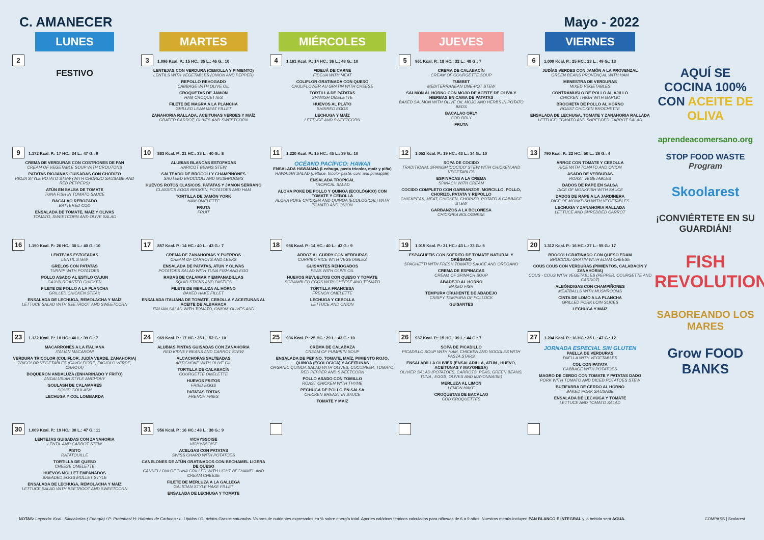C. AMANECER Mayo - 2022
| LUNES | MARTES | MIÉRCOLES | JUEVES | VIERNES |
| --- | --- | --- | --- | --- |
| 2 | 3 1.096 Kcal. P.: 15 HC.: 35 L.: 46 G.: 10 | 4 1.161 Kcal. P.: 14 HC.: 36 L.: 48 G.: 10 | 5 961 Kcal. P.: 18 HC.: 32 L.: 48 G.: 7 | 6 1.009 Kcal. P.: 25 HC.: 23 L.: 49 G.: 13 |
| FESTIVO | LENTEJAS CON VERDURA (CEBOLLA Y PIMIENTO) LENTILS WITH VEGETABLES (ONION AND PEPPER) REPOLLO REHOGADO CABBAGE WITH OLIVE OIL CROQUETAS DE JAMÓN HAM CROQUETTES FILETE DE MAGRA A LA PLANCHA GRILLED LEAN MEAT FILLET ZANAHORIA RALLADA, ACEITUNAS VERDES Y MAÍZ GRATED CARROT, OLIVES AND SWEETCORN | FIDEUÁ DE CARNE FIDEUA WITH MEAT COLIFLOR GRATINADA CON QUESO CAULIFLOWER AU GRATIN WITH CHEESE TORTILLA DE PATATAS SPANISH OMELETTE HUEVOS AL PLATO SHIRRED EGGS LECHUGA Y MAÍZ LETTUCE AND SWEETCORN | CREMA DE CALABACÍN CREAM OF COURGETTE SOUP TUMBET MEDITERRANEAN ONE-POT STEW SALMÓN AL HORNO CON MOJO DE ACEITE DE OLIVA Y HIERBAS EN CAMA DE PATATAS BAKED SALMON WITH OLIVE OIL MOJO AND HERBS IN POTATO BEDS BACALAO ORLY COD ORLY FRUTA | JUDÍAS VERDES CON JAMÓN A LA PROVENZAL GREEN BEANS PROVENÇAL WITH HAM MENESTRA DE VERDURAS MIXED VEGETABLES CONTRAMUSLO DE POLLO AL AJILLO CHICKEN THIGH WITH GARLIC BROCHETA DE POLLO AL HORNO ROAST CHICKEN BROCHETTE ENSALADA DE LECHUGA, TOMATE Y ZANAHORIA RALLADA LETTUCE, TOMATO AND SHREDDED CARROT SALAD |
| 9 1.172 Kcal. P.: 17 HC.: 34 L.: 47 G.: 9 | 10 883 Kcal. P.: 21 HC.: 33 L.: 40 G.: 8 | 11 1.220 Kcal. P.: 15 HC.: 45 L.: 39 G.: 10 | 12 1.052 Kcal. P.: 19 HC.: 43 L.: 34 G.: 10 | 13 790 Kcal. P.: 22 HC.: 50 L.: 26 G.: 4 |
| CREMA DE VERDURAS CON COSTRONES DE PAN CREAM OF VEGETABLE SOUP WITH CROUTONS PATATAS RIOJANAS GUISADAS CON CHORIZO RIOJA STYLE POTATO STEW (WITH CHORIZO SAUSAGE AND RED PEPPERS) ATÚN EN SALSA DE TOMATE TUNA FISH IN TOMATO SAUCE BACALAO REBOZADO BATTERED COD ENSALADA DE TOMATE, MAÍZ Y OLIVAS TOMATO, SWEETCORN AND OLIVE SALAD | ALUBIAS BLANCAS ESTOFADAS HARICOT BEANS STEW SALTEADO DE BRÓCOLI Y CHAMPIÑONES SAUTEED BROCCOLI AND MUSHROOMS HUEVOS ROTOS CLASICOS, PATATAS Y JAMON SERRANO CLASSICS EGGS BROKEN, POTATOES AND HAM TORTILLA DE JAMÓN YORK HAM OMELETTE FRUTA FRUIT | OCÉANO PACÍFICO: HAWAII ENSALADA HAWAIANA (Lechuga, pasta tricolor, maíz y piña) HAWAIIAN SALAD (Lettuce, tricolor paste, corn and pineapple) ENSALADA TROPICAL TROPICAL SALAD ALOHA POKE DE POLLO Y QUINOA (ECOLÓGICO) CON TOMATE Y CEBOLLA ALOHA POKE CHICKEN AND QUINOA (ECOLOGICAL) WITH TOMATO AND ONION | SOPA DE COCIDO TRADITIONAL SPANISH 'COCIDO' STEW WITH CHICKEN AND VEGETABLES ESPINACAS A LA CREMA SPINACH WITH CREAM COCIDO COMPLETO CON GARBANZOS, MORCILLO, POLLO, CHORIZO, PATATA Y REPOLLO CHICKPEAS, MEAT, CHICKEN, CHORIZO, POTATO & CABBAGE STEW GARBANZOS A LA BOLOÑESA CHICKPEA BOLOGNESE | ARROZ CON TOMATE Y CEBOLLA RICE WITH TOMATO AND ONION ASADO DE VERDURAS ROAST VEGETABLES DADOS DE RAPE EN SALSA DICE OF MONKFISH WITH SAUCE DADOS DE RAPE A LA JARDINERA DICE OF MONKFISH WITH VEGETABLES LECHUGA Y ZANAHORIA RALLADA LETTUCE AND SHREDDED CARROT |
| 16 1.190 Kcal. P.: 26 HC.: 30 L.: 40 G.: 10 | 17 857 Kcal. P.: 14 HC.: 40 L.: 43 G.: 7 | 18 956 Kcal. P.: 14 HC.: 40 L.: 43 G.: 9 | 19 1.015 Kcal. P.: 21 HC.: 43 L.: 33 G.: 5 | 20 1.312 Kcal. P.: 16 HC.: 27 L.: 55 G.: 17 |
| LENTEJAS ESTOFADAS LENTIL STEW GRELOS CON PATATAS TURNIP WITH POTATOES POLLO ASADO AL ESTILO CAJUN CAJUN ROASTED CHICKEN FILETE DE POLLO A LA PLANCHA GRILLED CHICKEN STEAK ENSALADA DE LECHUGA, REMOLACHA Y MAÍZ LETTUCE SALAD WITH BEETROOT AND SWEETCORN | CREMA DE ZANAHORIAS Y PUERROS CREAM OF CARROTS AND LEEKS ENSALADA DE PATATAS, ATUN Y OLIVAS POTATOES SALAD WITH TUNA FISH AND EGG RABAS DE CALAMAR Y EMPANADILLAS SQUID STICKS AND PASTIES FILETE DE MERLUZA AL HORNO BAKED HAKE FILLET ENSALADA ITALIANA DE TOMATE, CEBOLLA Y ACEITUNAS AL ACEITE DE ALBAHACA ITALIAN SALAD WITH TOMATO, ONION, OLIVES AND | ARROZ AL CURRY CON VERDURAS CURRIED RICE WITH VEGETABLES GUISANTES REHOGADOS PEAS WITH OLIVE OIL HUEVOS REVUELTOS CON QUESO Y TOMATE SCRAMBLED EGGS WITH CHEESE AND TOMATO TORTILLA FRANCESA FRENCH OMELETTE LECHUGA Y CEBOLLA LETTUCE AND ONION | ESPAGUETIS CON SOFRITO DE TOMATE NATURAL Y ORÉGANO SPAGHETTI WITH FRESH TOMATO SAUCE AND OREGANO CREMA DE ESPINACAS CREAM OF SPINACH SOUP ABADEJO AL HORNO BAKED FISH TEMPURA CRUJIENTE DE ABADEJO CRISPY TEMPURA OF POLLOCK GUISANTES | BRÓCOLI GRATINADO CON QUESO EDAM BROCCOLI GRATIN WITH EDAM CHEESE COUS COUS CON VERDURAS (PIMIENTOS, CALABACÍN Y ZANAHORIA) COUS - COUS WITH VEGETABLES (PEPPER, COURGETTE AND CARROT) ALBÓNDIGAS CON CHAMPIÑONES MEATBALLS WITH MUSHROOMS CINTA DE LOMO A LA PLANCHA GRILLED PORK LOIN SLICES LECHUGA Y MAÍZ |
| 23 1.122 Kcal. P.: 18 HC.: 40 L.: 39 G.: 7 | 24 969 Kcal. P.: 17 HC.: 25 L.: 52 G.: 10 | 25 936 Kcal. P.: 25 HC.: 29 L.: 43 G.: 10 | 26 937 Kcal. P.: 15 HC.: 39 L.: 44 G.: 7 | 27 1.204 Kcal. P.: 16 HC.: 35 L.: 47 G.: 12 |
| MACARRONES A LA ITALIANA ITALIAN MACARONI VERDURA TRICOLOR (COLIFLOR, JUDÍA VERDE, ZANAHORIA) TRICOLOR VEGETABLES (CAVOLFIORE, FAGIOLO VERDE, CAROTA) BOQUERÓN ANDALUZA (ENHARINADO Y FRITO) ANDALUSIAN STYLE ANCHOVY GOULASH DE CALAMARES SQUID GOULASH LECHUGA Y COL LOMBARDA | ALUBIAS PINTAS GUISADAS CON ZANAHORIA RED KIDNEY BEANS AND CARROT STEW ALCACHOFAS SALTEADAS ARTICHOKE WITH OLIVE OIL TORTILLA DE CALABACÍN COURGETTE OMELETTE HUEVOS FRITOS FRIED EGGS PATATAS FRITAS FRENCH FRIES | CREMA DE CALABAZA CREAM OF PUMPKIN SOUP ENSALADA DE PEPINO, TOMATE, MAÍZ, PIMIENTO ROJO, QUINOA (ECOLÓGICA) Y ACEITUNAS ORGANIC QUINOA SALAD WITH OLIVES, CUCUMBER, TOMATO, RED PEPPER AND SWEETCORN POLLO ASADO CON TOMILLO ROAST CHICKEN WITH THYME PECHUGA DE POLLO EN SALSA CHICKEN BREAST IN SAUCE TOMATE Y MAÍZ | SOPA DE PICADILLO PICADILLO SOUP WITH HAM, CHICKEN AND NOODLES WITH PASTA STARS ENSALADILLA OLIVIER (ENSALADILLA, ATÚN , HUEVO, ACEITUNAS Y MAYONESA) OLIVIER SALAD (POTATOES, CARROTS, PEAS, GREEN BEANS, TUNA , EGGS, OLIVES AND MAYONNAISE) MERLUZA AL LIMÓN LEMON HAKE CROQUETAS DE BACALAO COD CROQUETTES | JORNADA ESPECIAL SIN GLUTEN PAELLA DE VERDURAS PAELLA WITH VEGETABLES COL CON PATATA CABBAGE WITH POTATOES MAGRO DE CERDO CON TOMATE Y PATATAS DADO PORK WITH TOMATO AND DICED POTATOES STEW BUTIFARRA DE CERDO AL HORNO BAKED PORK SAUSAGE ENSALADA DE LECHUGA Y TOMATE LETTUCE AND TOMATO SALAD |
| 30 1.009 Kcal. P.: 19 HC.: 30 L.: 47 G.: 11 | 31 956 Kcal. P.: 16 HC.: 43 L.: 38 G.: 9 | | | |
| LENTEJAS GUISADAS CON ZANAHORIA LENTIL AND CARROT STEW PISTO RATATOUILLE TORTILLA DE QUESO CHEESE OMELETTE HUEVOS MOLLET EMPANADOS BREADED EGGS MOLLET STYLE ENSALADA DE LECHUGA, REMOLACHA Y MAÍZ LETTUCE SALAD WITH BEETROOT AND SWEETCORN | VICHYSSOISE VICHYSSOISE ACELGAS CON PATATAS SWISS CHARD WITH POTATOES CANELONES DE ATÚN GRATINADOS CON BECHAMEL LIGERA DE QUESO CANNELLONI OF TUNA GRILLED WITH LIGHT BÉCHAMEL AND CREAM CHEESE FILETE DE MERLUZA A LA GALLEGA GALICIAN STYLE HAKE FILLET ENSALADA DE LECHUGA Y TOMATE | | | |
AQUÍ SE COCINA 100% CON ACEITE DE OLIVA
aprendeacomersano.org
STOP FOOD WASTE
Program
Skoolarest
¡CONVIÉRTETE EN SU GUARDIÁN!
FISH REVOLUTION
SABOREANDO LOS MARES
Grow FOOD BANKS
NOTAS: Leyenda: Kcal.: Kilocalorías ( Energía) / P: Proteínas/ H: Hidratos de Carbono / L: Lípidos / G: ácidos Grasos saturados. Valores de nutrientes expresados en % sobre energía total. Aportes calóricos teóricos calculados para niños/as de 6 a 9 años. Nuestros menús incluyen PAN BLANCO E INTEGRAL y la bebida será AGUA. COMPASS | Scolarest